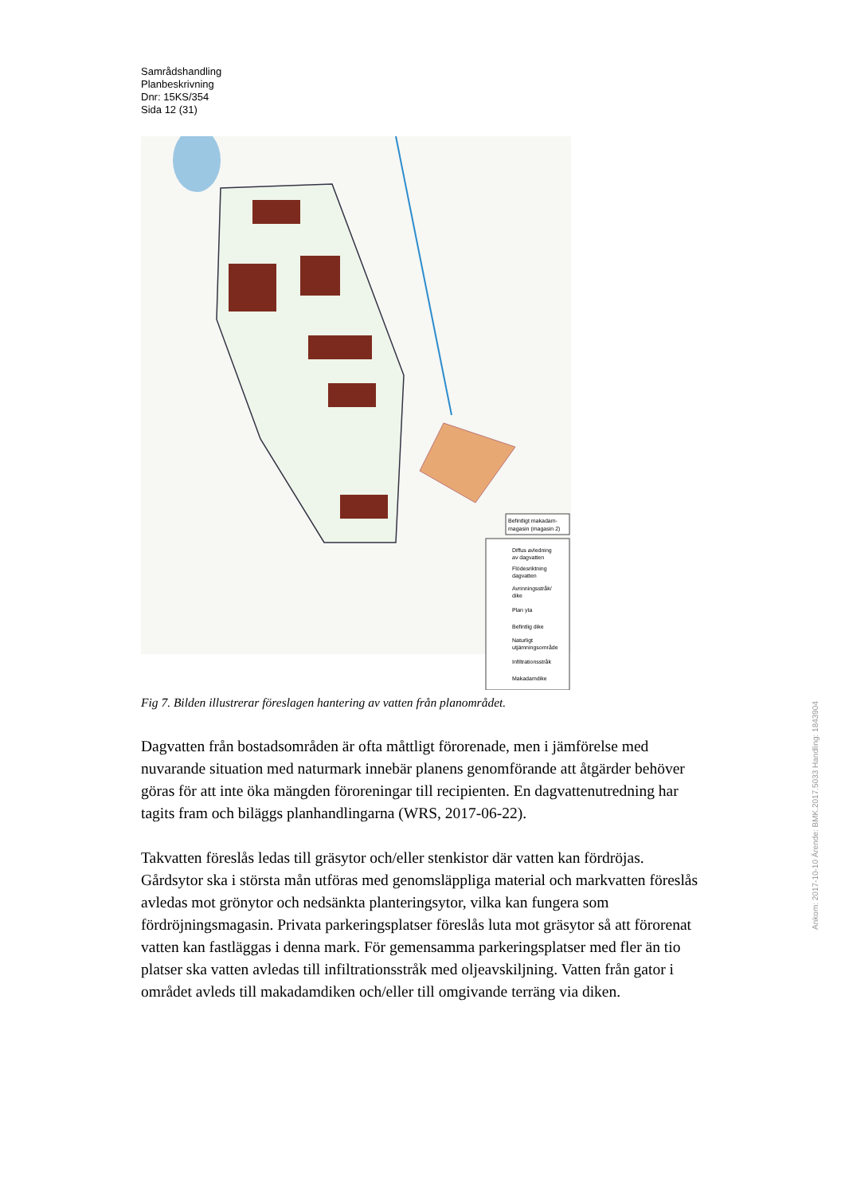Samrådshandling
Planbeskrivning
Dnr: 15KS/354
Sida 12 (31)
Befintligt makadam-
magasin (magasin 2)
Diffus avledning
av dagvatten
Flödesriktning
dagvatten
Avrinningsstråk/
dike
Plan yta
Befintlig dike
Naturligt
utjämningsområde
Infiltrationsstråk
Makadamdike
Fig 7. Bilden illustrerar föreslagen hantering av vatten från planområdet.
Dagvatten från bostadsområden är ofta måttligt förorenade, men i jämförelse med nuvarande situation med naturmark innebär planens genomförande att åtgärder behöver göras för att inte öka mängden föroreningar till recipienten. En dagvattenutredning har tagits fram och biläggs planhandlingarna (WRS, 2017-06-22).
Takvatten föreslås ledas till gräsytor och/eller stenkistor där vatten kan fördröjas. Gårdsytor ska i största mån utföras med genomsläppliga material och markvatten föreslås avledas mot grönytor och nedsänkta planteringsytor, vilka kan fungera som fördröjningsmagasin. Privata parkeringsplatser föreslås luta mot gräsytor så att förorenat vatten kan fastläggas i denna mark. För gemensamma parkeringsplatser med fler än tio platser ska vatten avledas till infiltrationsstråk med oljeavskiljning. Vatten från gator i området avleds till makadamdiken och/eller till omgivande terräng via diken.
Ankom: 2017-10-10 Ärende: BMK.2017.5033 Handling: 1843904